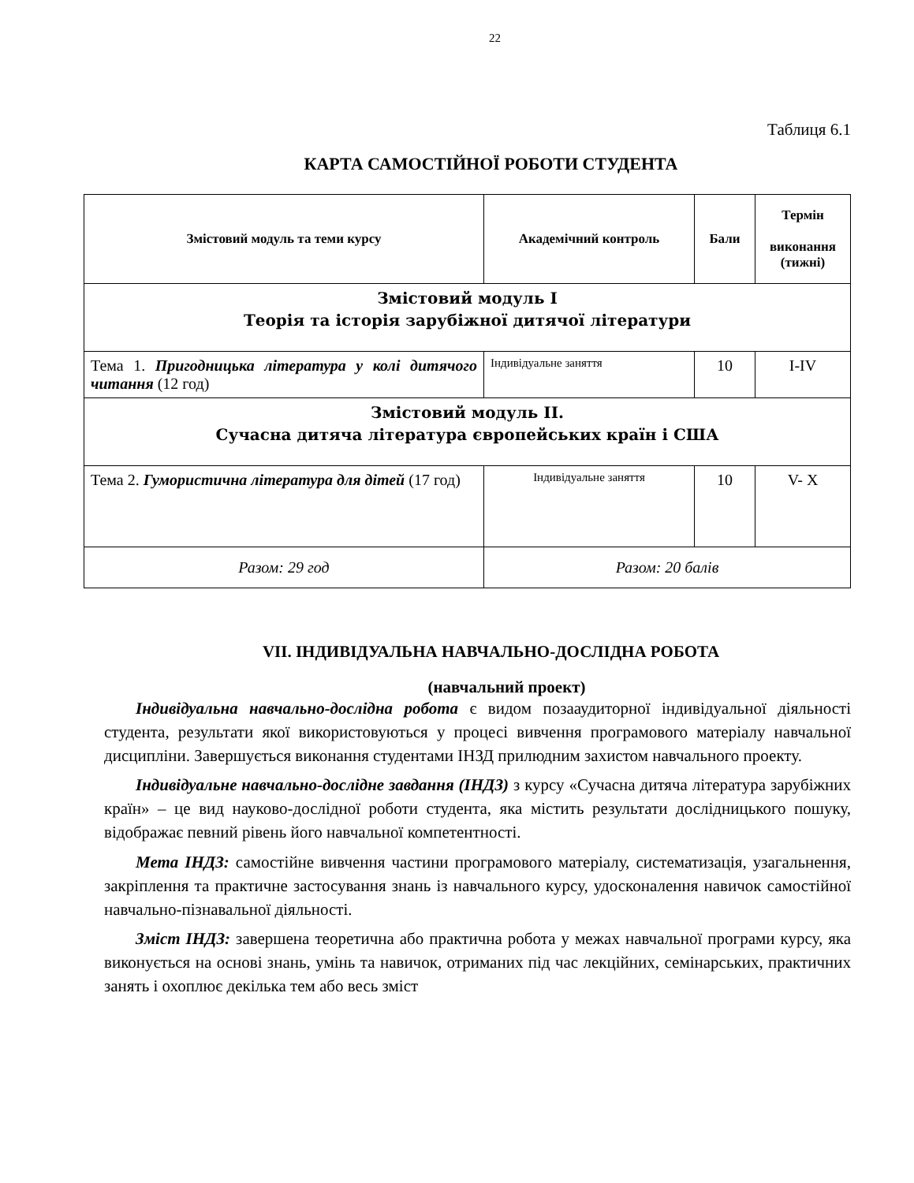22
Таблиця 6.1
КАРТА САМОСТІЙНОЇ РОБОТИ СТУДЕНТА
| Змістовий модуль та теми курсу | Академічний контроль | Бали | Термін виконання (тижні) |
| --- | --- | --- | --- |
| Змістовий модуль І Теорія та історія зарубіжної дитячої літератури | | | |
| Тема 1. Пригодницька література у колі дитячого читання (12 год) | Індивідуальне заняття | 10 | I-IV |
| Змістовий модуль ІІ. Сучасна дитяча література європейських країн і США | | | |
| Тема 2. Гумористична література для дітей (17 год) | Індивідуальне заняття | 10 | V- X |
| Разом: 29 год | Разом: 20 балів | | |
VII. ІНДИВІДУАЛЬНА НАВЧАЛЬНО-ДОСЛІДНА РОБОТА
(навчальний проект)
Індивідуальна навчально-дослідна робота є видом позааудиторної індивідуальної діяльності студента, результати якої використовуються у процесі вивчення програмового матеріалу навчальної дисципліни. Завершується виконання студентами ІНЗД прилюдним захистом навчального проекту.
Індивідуальне навчально-дослідне завдання (ІНДЗ) з курсу «Сучасна дитяча література зарубіжних країн» – це вид науково-дослідної роботи студента, яка містить результати дослідницького пошуку, відображає певний рівень його навчальної компетентності.
Мета ІНДЗ: самостійне вивчення частини програмового матеріалу, систематизація, узагальнення, закріплення та практичне застосування знань із навчального курсу, удосконалення навичок самостійної навчально-пізнавальної діяльності.
Зміст ІНДЗ: завершена теоретична або практична робота у межах навчальної програми курсу, яка виконується на основі знань, умінь та навичок, отриманих під час лекційних, семінарських, практичних занять і охоплює декілька тем або весь зміст